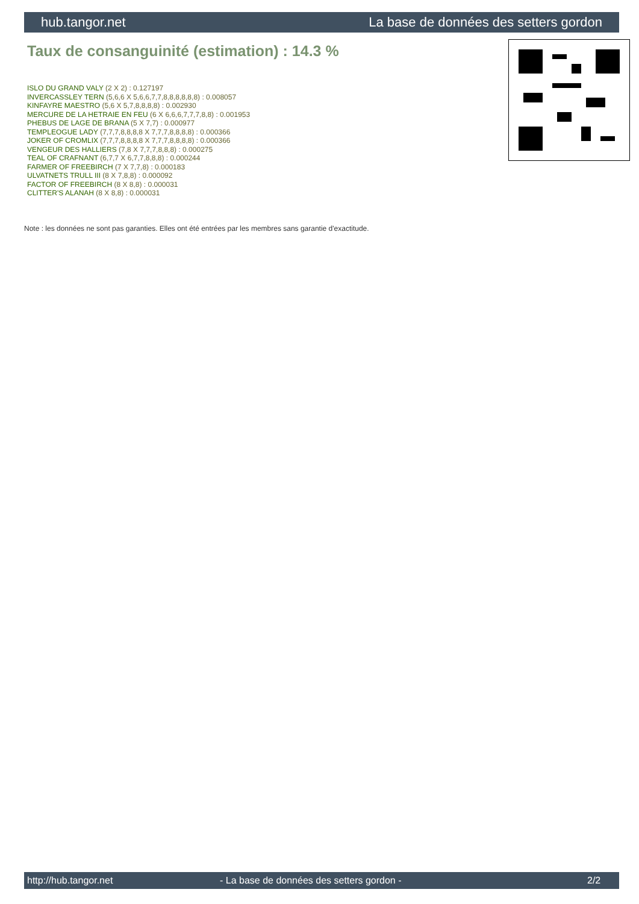hub.tangor.net La base de données des setters gordon
Taux de consanguinité (estimation) : 14.3 %
ISLO DU GRAND VALY (2 X 2) : 0.127197
INVERCASSLEY TERN (5,6,6 X 5,6,6,7,7,8,8,8,8,8,8) : 0.008057
KINFAYRE MAESTRO (5,6 X 5,7,8,8,8,8) : 0.002930
MERCURE DE LA HETRAIE EN FEU (6 X 6,6,6,7,7,7,8,8) : 0.001953
PHEBUS DE LAGE DE BRANA (5 X 7,7) : 0.000977
TEMPLEOGUE LADY (7,7,7,8,8,8,8 X 7,7,7,8,8,8,8) : 0.000366
JOKER OF CROMLIX (7,7,7,8,8,8,8 X 7,7,7,8,8,8,8) : 0.000366
VENGEUR DES HALLIERS (7,8 X 7,7,7,8,8,8) : 0.000275
TEAL OF CRAFNANT (6,7,7 X 6,7,7,8,8,8) : 0.000244
FARMER OF FREEBIRCH (7 X 7,7,8) : 0.000183
ULVATNETS TRULL III (8 X 7,8,8) : 0.000092
FACTOR OF FREEBIRCH (8 X 8,8) : 0.000031
CLITTER'S ALANAH (8 X 8,8) : 0.000031
Note : les données ne sont pas garanties. Elles ont été entrées par les membres sans garantie d'exactitude.
http://hub.tangor.net - La base de données des setters gordon - 2/2